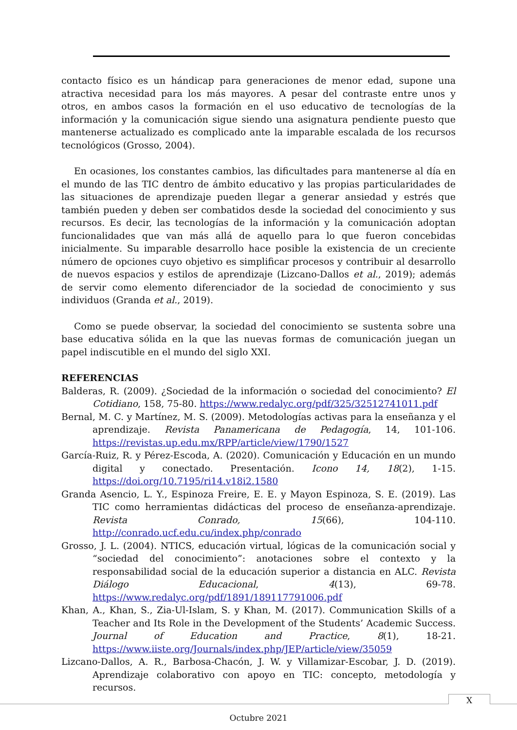contacto físico es un hándicap para generaciones de menor edad, supone una atractiva necesidad para los más mayores. A pesar del contraste entre unos y otros, en ambos casos la formación en el uso educativo de tecnologías de la información y la comunicación sigue siendo una asignatura pendiente puesto que mantenerse actualizado es complicado ante la imparable escalada de los recursos tecnológicos (Grosso, 2004).
En ocasiones, los constantes cambios, las dificultades para mantenerse al día en el mundo de las TIC dentro de ámbito educativo y las propias particularidades de las situaciones de aprendizaje pueden llegar a generar ansiedad y estrés que también pueden y deben ser combatidos desde la sociedad del conocimiento y sus recursos. Es decir, las tecnologías de la información y la comunicación adoptan funcionalidades que van más allá de aquello para lo que fueron concebidas inicialmente. Su imparable desarrollo hace posible la existencia de un creciente número de opciones cuyo objetivo es simplificar procesos y contribuir al desarrollo de nuevos espacios y estilos de aprendizaje (Lizcano-Dallos et al., 2019); además de servir como elemento diferenciador de la sociedad de conocimiento y sus individuos (Granda et al., 2019).
Como se puede observar, la sociedad del conocimiento se sustenta sobre una base educativa sólida en la que las nuevas formas de comunicación juegan un papel indiscutible en el mundo del siglo XXI.
REFERENCIAS
Balderas, R. (2009). ¿Sociedad de la información o sociedad del conocimiento? El Cotidiano, 158, 75-80. https://www.redalyc.org/pdf/325/32512741011.pdf
Bernal, M. C. y Martínez, M. S. (2009). Metodologías activas para la enseñanza y el aprendizaje. Revista Panamericana de Pedagogía, 14, 101-106. https://revistas.up.edu.mx/RPP/article/view/1790/1527
García-Ruiz, R. y Pérez-Escoda, A. (2020). Comunicación y Educación en un mundo digital y conectado. Presentación. Icono 14, 18(2), 1-15. https://doi.org/10.7195/ri14.v18i2.1580
Granda Asencio, L. Y., Espinoza Freire, E. E. y Mayon Espinoza, S. E. (2019). Las TIC como herramientas didácticas del proceso de enseñanza-aprendizaje. Revista Conrado, 15(66), 104-110. http://conrado.ucf.edu.cu/index.php/conrado
Grosso, J. L. (2004). NTICS, educación virtual, lógicas de la comunicación social y “sociedad del conocimiento”: anotaciones sobre el contexto y la responsabilidad social de la educación superior a distancia en ALC. Revista Diálogo Educacional, 4(13), 69-78. https://www.redalyc.org/pdf/1891/189117791006.pdf
Khan, A., Khan, S., Zia-Ul-Islam, S. y Khan, M. (2017). Communication Skills of a Teacher and Its Role in the Development of the Students’ Academic Success. Journal of Education and Practice, 8(1), 18-21. https://www.iiste.org/Journals/index.php/JEP/article/view/35059
Lizcano-Dallos, A. R., Barbosa-Chacón, J. W. y Villamizar-Escobar, J. D. (2019). Aprendizaje colaborativo con apoyo en TIC: concepto, metodología y recursos.
X
Octubre 2021